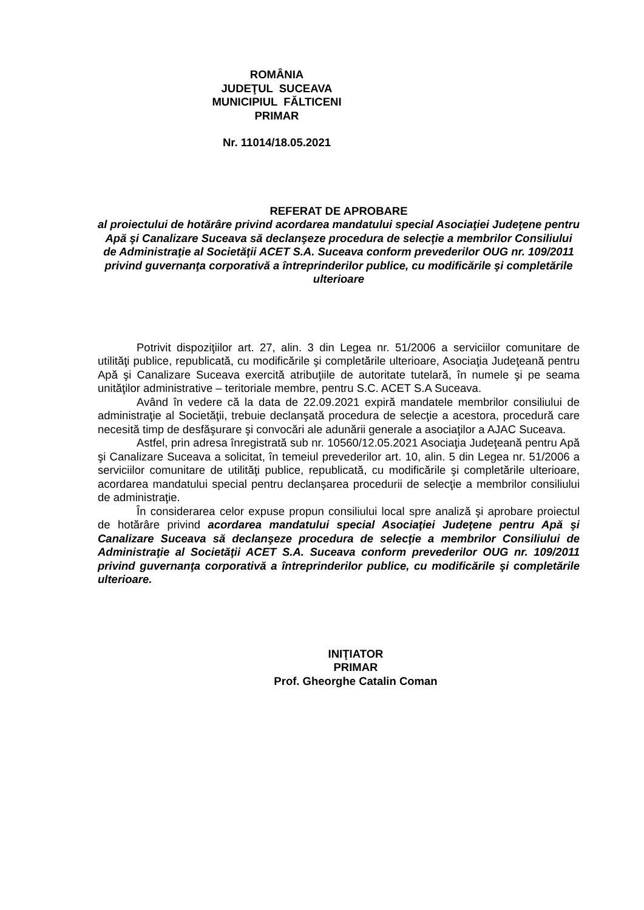ROMÂNIA
JUDEŢUL SUCEAVA
MUNICIPIUL FĂLTICENI
PRIMAR
Nr. 11014/18.05.2021
REFERAT DE APROBARE
al proiectului de hotărâre privind acordarea mandatului special Asociaţiei Judeţene pentru Apă şi Canalizare Suceava să declanşeze procedura de selecţie a membrilor Consiliului de Administraţie al Societăţii ACET S.A. Suceava conform prevederilor OUG nr. 109/2011 privind guvernanţa corporativă a întreprinderilor publice, cu modificările şi completările ulterioare
Potrivit dispoziţiilor art. 27, alin. 3 din Legea nr. 51/2006 a serviciilor comunitare de utilităţi publice, republicată, cu modificările şi completările ulterioare, Asociaţia Judeţeană pentru Apă şi Canalizare Suceava exercită atribuţiile de autoritate tutelară, în numele şi pe seama unităţilor administrative – teritoriale membre, pentru S.C. ACET S.A Suceava.
Având în vedere că la data de 22.09.2021 expiră mandatele membrilor consiliului de administraţie al Societăţii, trebuie declanşată procedura de selecţie a acestora, procedură care necesită timp de desfăşurare şi convocări ale adunării generale a asociaţilor a AJAC Suceava.
Astfel, prin adresa înregistrată sub nr. 10560/12.05.2021 Asociaţia Judeţeană pentru Apă şi Canalizare Suceava a solicitat, în temeiul prevederilor art. 10, alin. 5 din Legea nr. 51/2006 a serviciilor comunitare de utilităţi publice, republicată, cu modificările şi completările ulterioare, acordarea mandatului special pentru declanşarea procedurii de selecţie a membrilor consiliului de administraţie.
În considerarea celor expuse propun consiliului local spre analiză şi aprobare proiectul de hotărâre privind acordarea mandatului special Asociaţiei Judeţene pentru Apă şi Canalizare Suceava să declanşeze procedura de selecţie a membrilor Consiliului de Administraţie al Societăţii ACET S.A. Suceava conform prevederilor OUG nr. 109/2011 privind guvernanţa corporativă a întreprinderilor publice, cu modificările şi completările ulterioare.
INIŢIATOR
PRIMAR
Prof. Gheorghe Catalin Coman